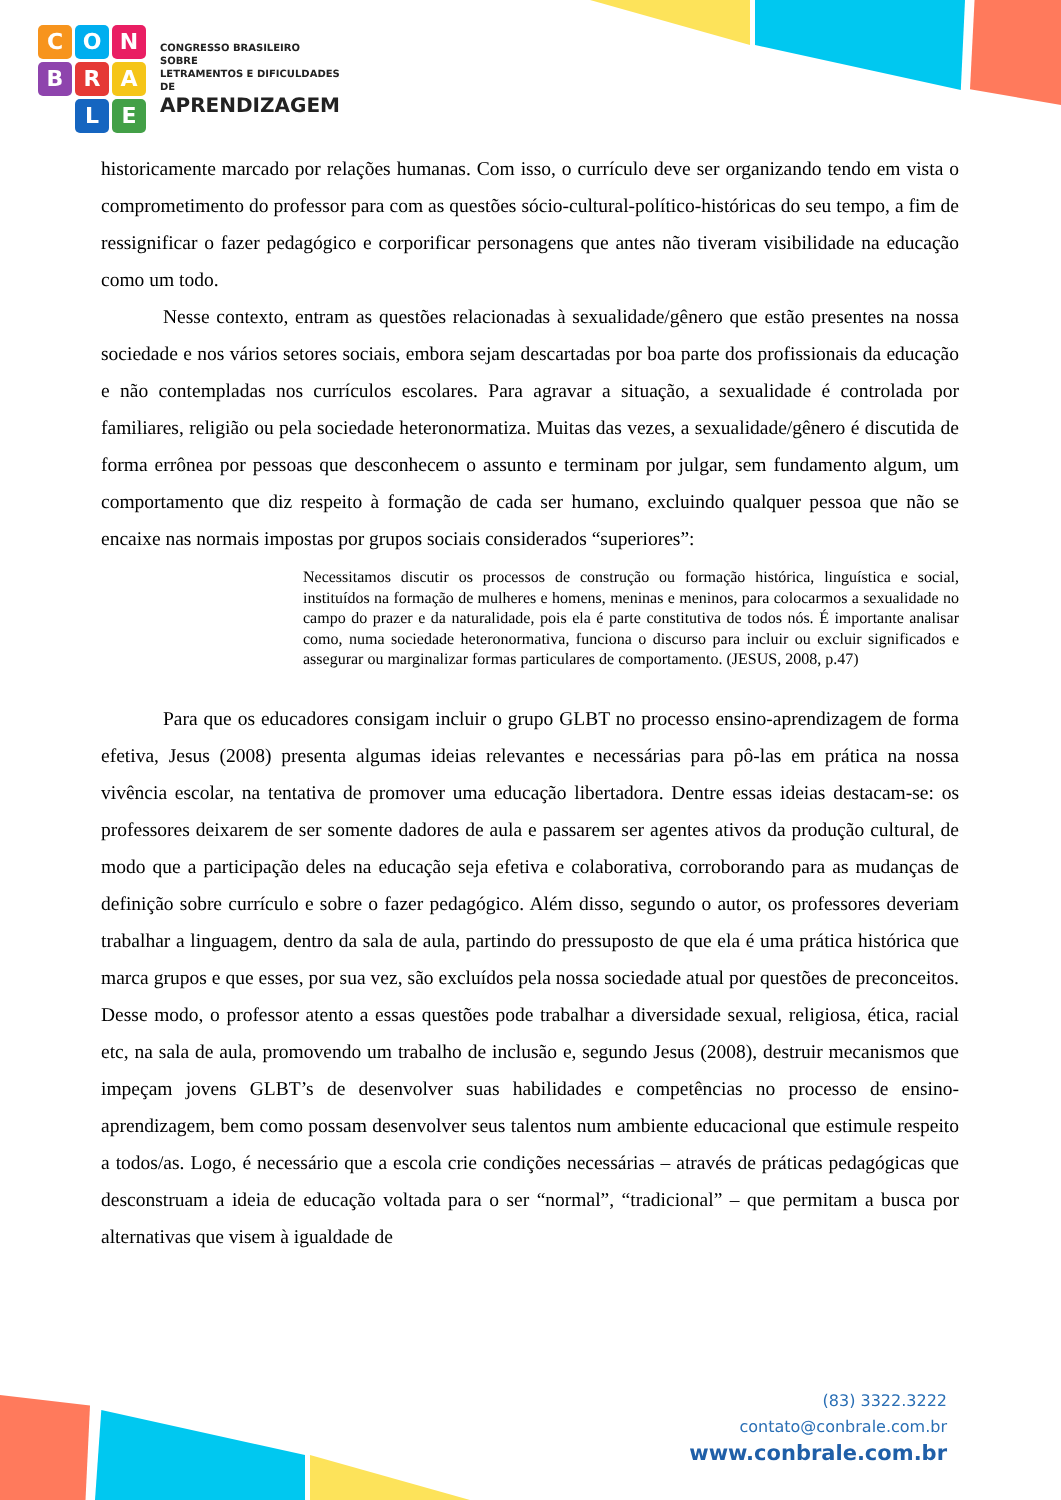CONBRA LE
CONGRESSO BRASILEIRO SOBRE
LETRAMENTOS E DIFICULDADES DE
APRENDIZAGEM
historicamente marcado por relações humanas. Com isso, o currículo deve ser organizando tendo em vista o comprometimento do professor para com as questões sócio-cultural-político-históricas do seu tempo, a fim de ressignificar o fazer pedagógico e corporificar personagens que antes não tiveram visibilidade na educação como um todo.
Nesse contexto, entram as questões relacionadas à sexualidade/gênero que estão presentes na nossa sociedade e nos vários setores sociais, embora sejam descartadas por boa parte dos profissionais da educação e não contempladas nos currículos escolares. Para agravar a situação, a sexualidade é controlada por familiares, religião ou pela sociedade heteronormatiza. Muitas das vezes, a sexualidade/gênero é discutida de forma errônea por pessoas que desconhecem o assunto e terminam por julgar, sem fundamento algum, um comportamento que diz respeito à formação de cada ser humano, excluindo qualquer pessoa que não se encaixe nas normais impostas por grupos sociais considerados “superiores”:
Necessitamos discutir os processos de construção ou formação histórica, linguística e social, instituídos na formação de mulheres e homens, meninas e meninos, para colocarmos a sexualidade no campo do prazer e da naturalidade, pois ela é parte constitutiva de todos nós. É importante analisar como, numa sociedade heteronormativa, funciona o discurso para incluir ou excluir significados e assegurar ou marginalizar formas particulares de comportamento. (JESUS, 2008, p.47)
Para que os educadores consigam incluir o grupo GLBT no processo ensino-aprendizagem de forma efetiva, Jesus (2008) presenta algumas ideias relevantes e necessárias para pô-las em prática na nossa vivência escolar, na tentativa de promover uma educação libertadora. Dentre essas ideias destacam-se: os professores deixarem de ser somente dadores de aula e passarem ser agentes ativos da produção cultural, de modo que a participação deles na educação seja efetiva e colaborativa, corroborando para as mudanças de definição sobre currículo e sobre o fazer pedagógico. Além disso, segundo o autor, os professores deveriam trabalhar a linguagem, dentro da sala de aula, partindo do pressuposto de que ela é uma prática histórica que marca grupos e que esses, por sua vez, são excluídos pela nossa sociedade atual por questões de preconceitos. Desse modo, o professor atento a essas questões pode trabalhar a diversidade sexual, religiosa, ética, racial etc, na sala de aula, promovendo um trabalho de inclusão e, segundo Jesus (2008), destruir mecanismos que impeçam jovens GLBT’s de desenvolver suas habilidades e competências no processo de ensino-aprendizagem, bem como possam desenvolver seus talentos num ambiente educacional que estimule respeito a todos/as. Logo, é necessário que a escola crie condições necessárias – através de práticas pedagógicas que desconstruam a ideia de educação voltada para o ser “normal”, “tradicional” – que permitam a busca por alternativas que visem à igualdade de
(83) 3322.3222
contato@conbrale.com.br
www.conbrale.com.br